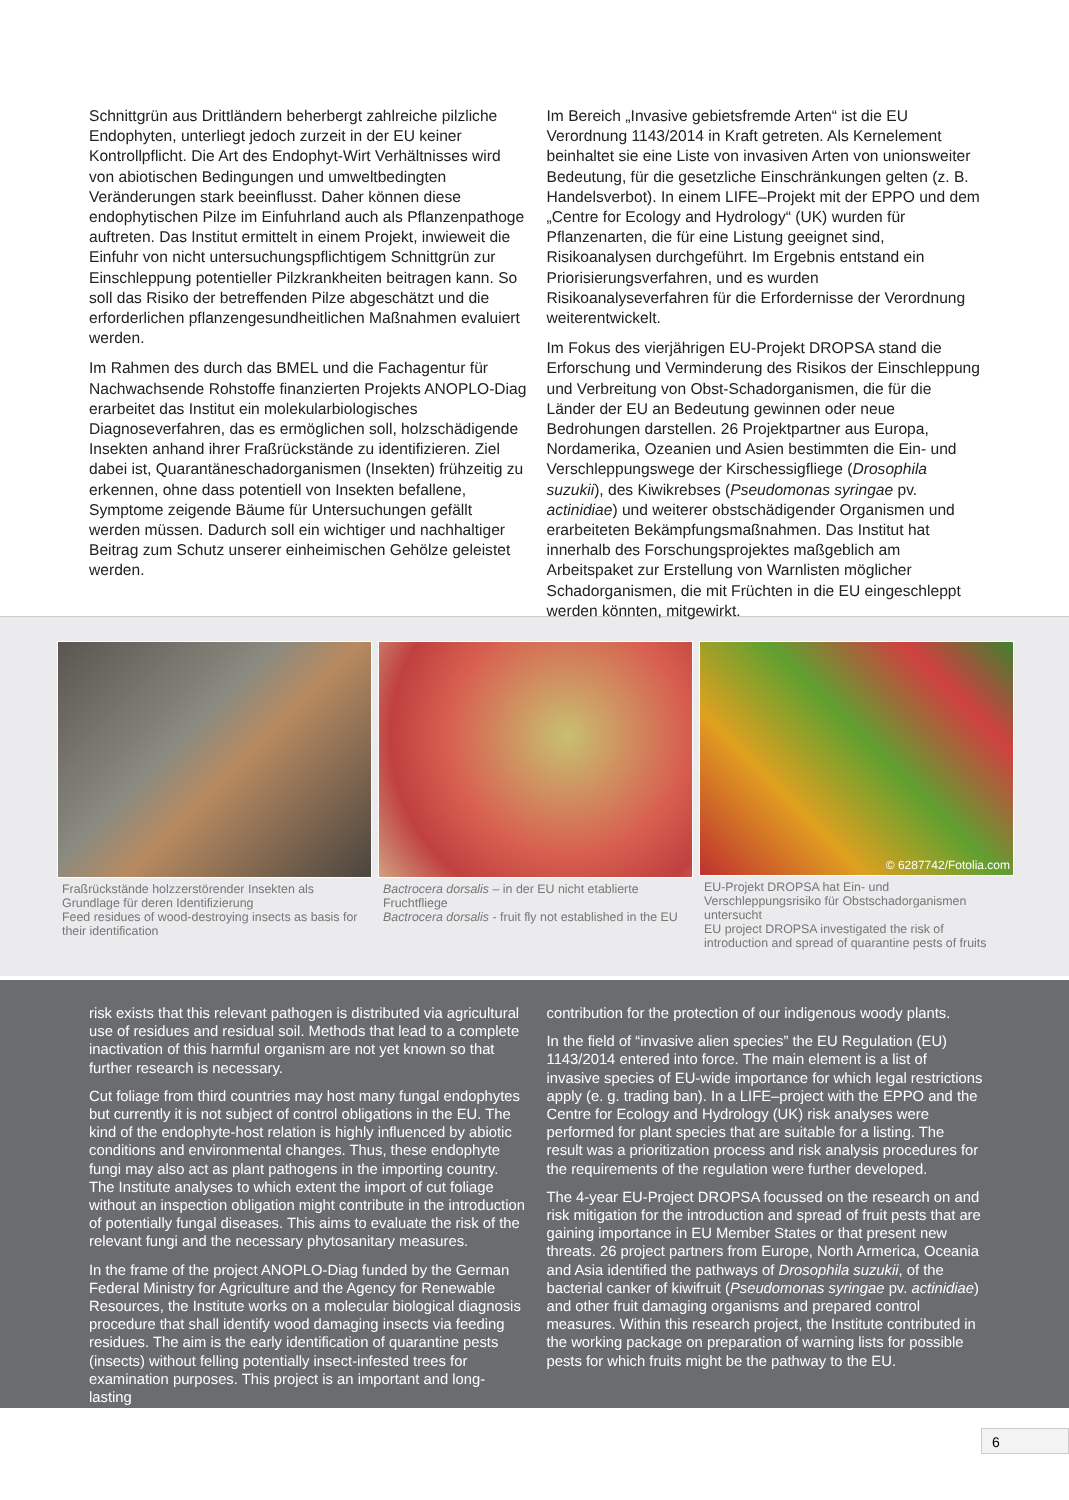Schnittgrün aus Drittländern beherbergt zahlreiche pilzliche Endophyten, unterliegt jedoch zurzeit in der EU keiner Kontrollpflicht. Die Art des Endophyt-Wirt Verhältnisses wird von abiotischen Bedingungen und umweltbedingten Veränderungen stark beeinflusst. Daher können diese endophytischen Pilze im Einfuhrland auch als Pflanzenpathoge auftreten. Das Institut ermittelt in einem Projekt, inwieweit die Einfuhr von nicht untersuchungspflichtigem Schnittgrün zur Einschleppung potentieller Pilzkrankheiten beitragen kann. So soll das Risiko der betreffenden Pilze abgeschätzt und die erforderlichen pflanzengesundheitlichen Maßnahmen evaluiert werden.
Im Rahmen des durch das BMEL und die Fachagentur für Nachwachsende Rohstoffe finanzierten Projekts ANOPLO-Diag erarbeitet das Institut ein molekularbiologisches Diagnoseverfahren, das es ermöglichen soll, holzschädigende Insekten anhand ihrer Fraßrückstände zu identifizieren. Ziel dabei ist, Quarantäneschadorganismen (Insekten) frühzeitig zu erkennen, ohne dass potentiell von Insekten befallene, Symptome zeigende Bäume für Untersuchungen gefällt werden müssen. Dadurch soll ein wichtiger und nachhaltiger Beitrag zum Schutz unserer einheimischen Gehölze geleistet werden.
Im Bereich „Invasive gebietsfremde Arten“ ist die EU Verordnung 1143/2014 in Kraft getreten. Als Kernelement beinhaltet sie eine Liste von invasiven Arten von unionsweiter Bedeutung, für die gesetzliche Einschränkungen gelten (z. B. Handelsverbot). In einem LIFE–Projekt mit der EPPO und dem „Centre for Ecology and Hydrology“ (UK) wurden für Pflanzenarten, die für eine Listung geeignet sind, Risikoanalysen durchgeführt. Im Ergebnis entstand ein Priorisierungsverfahren, und es wurden Risikoanalyseverfahren für die Erfordernisse der Verordnung weiterentwickelt.
Im Fokus des vierjährigen EU-Projekt DROPSA stand die Erforschung und Verminderung des Risikos der Einschleppung und Verbreitung von Obst-Schadorganismen, die für die Länder der EU an Bedeutung gewinnen oder neue Bedrohungen darstellen. 26 Projektpartner aus Europa, Nordamerika, Ozeanien und Asien bestimmten die Ein- und Verschleppungswege der Kirschessigfliege (Drosophila suzukii), des Kiwikrebses (Pseudomonas syringae pv. actinidiae) und weiterer obstschädigender Organismen und erarbeiteten Bekämpfungsmaßnahmen. Das Institut hat innerhalb des Forschungsprojektes maßgeblich am Arbeitspaket zur Erstellung von Warnlisten möglicher Schadorganismen, die mit Früchten in die EU eingeschleppt werden könnten, mitgewirkt.
Fraßrückstände holzzerstörender Insekten als Grundlage für deren Identifizierung
Feed residues of wood-destroying insects as basis for their identification
Bactrocera dorsalis – in der EU nicht etablierte Fruchtfliege
Bactrocera dorsalis - fruit fly not established in the EU
© 6287742/Fotolia.com
EU-Projekt DROPSA hat Ein- und Verschleppungsrisiko für Obstschadorganismen untersucht
EU project DROPSA investigated the risk of introduction and spread of quarantine pests of fruits
risk exists that this relevant pathogen is distributed via agricultural use of residues and residual soil. Methods that lead to a complete inactivation of this harmful organism are not yet known so that further research is necessary.
Cut foliage from third countries may host many fungal endophytes but currently it is not subject of control obligations in the EU. The kind of the endophyte-host relation is highly influenced by abiotic conditions and environmental changes. Thus, these endophyte fungi may also act as plant pathogens in the importing country. The Institute analyses to which extent the import of cut foliage without an inspection obligation might contribute in the introduction of potentially fungal diseases. This aims to evaluate the risk of the relevant fungi and the necessary phytosanitary measures.
In the frame of the project ANOPLO-Diag funded by the German Federal Ministry for Agriculture and the Agency for Renewable Resources, the Institute works on a molecular biological diagnosis procedure that shall identify wood damaging insects via feeding residues. The aim is the early identification of quarantine pests (insects) without felling potentially insect-infested trees for examination purposes. This project is an important and long-lasting
contribution for the protection of our indigenous woody plants.
In the field of “invasive alien species” the EU Regulation (EU) 1143/2014 entered into force. The main element is a list of invasive species of EU-wide importance for which legal restrictions apply (e. g. trading ban). In a LIFE–project with the EPPO and the Centre for Ecology and Hydrology (UK) risk analyses were performed for plant species that are suitable for a listing. The result was a prioritization process and risk analysis procedures for the requirements of the regulation were further developed.
The 4-year EU-Project DROPSA focussed on the research on and risk mitigation for the introduction and spread of fruit pests that are gaining importance in EU Member States or that present new threats. 26 project partners from Europe, North Armerica, Oceania and Asia identified the pathways of Drosophila suzukii, of the bacterial canker of kiwifruit (Pseudomonas syringae pv. actinidiae) and other fruit damaging organisms and prepared control measures. Within this research project, the Institute contributed in the working package on preparation of warning lists for possible pests for which fruits might be the pathway to the EU.
6